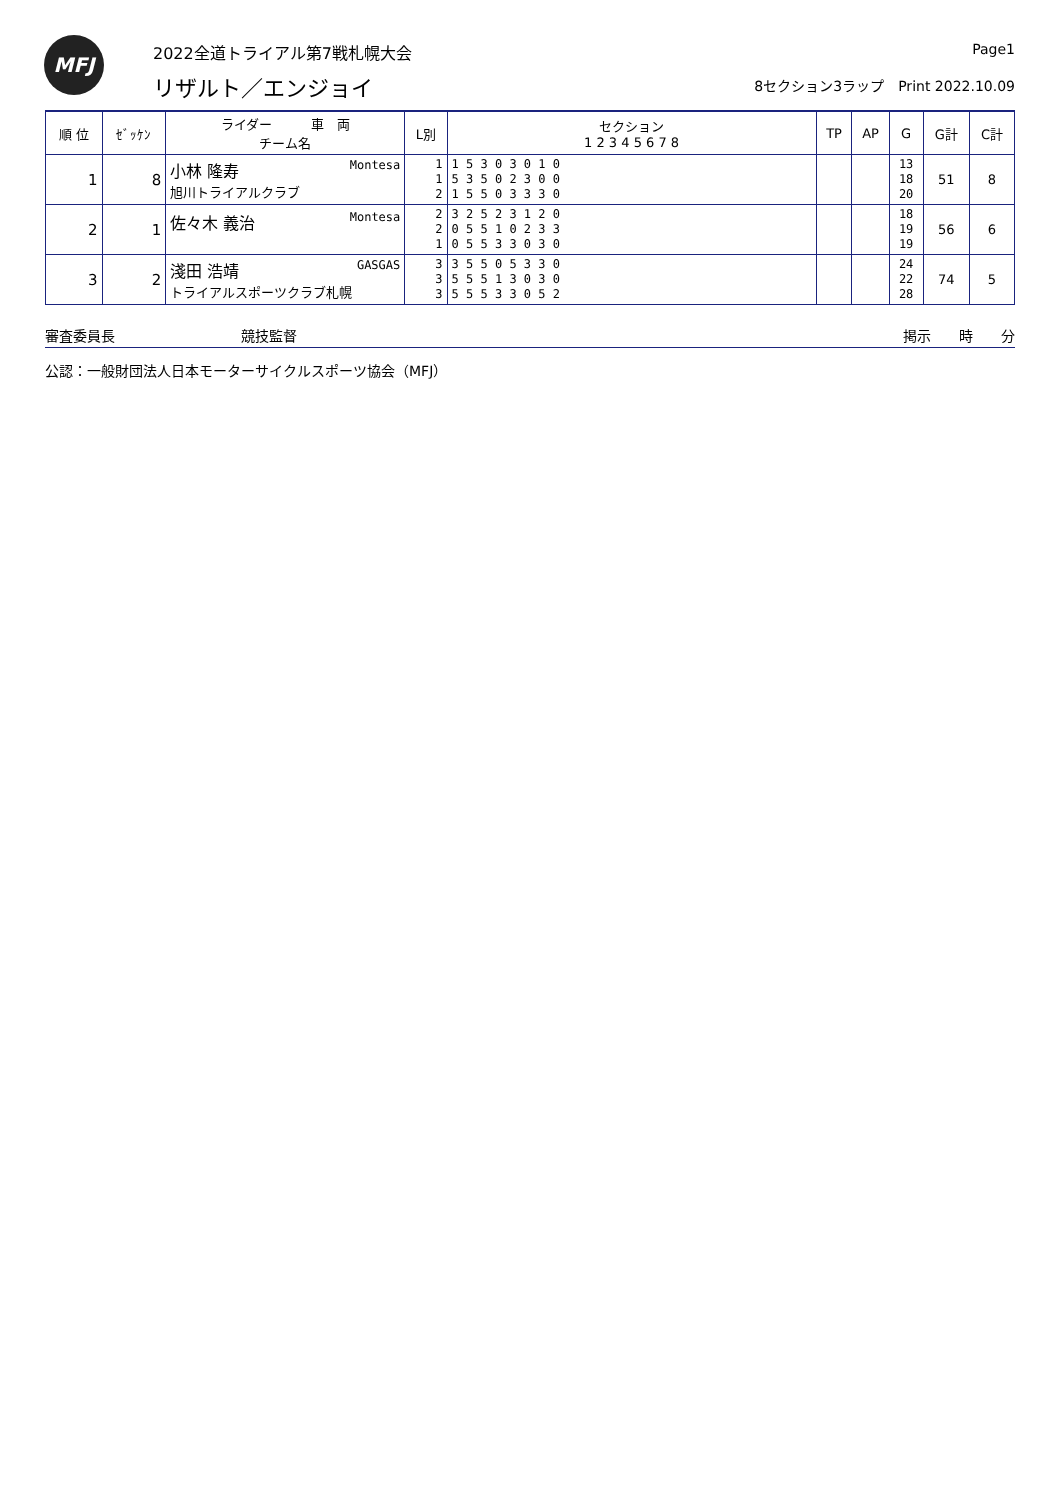MFJ
2022全道トライアル第7戦札幌大会
リザルト／エンジョイ
Page1
8セクション3ラップ　Print 2022.10.09
| 順 位 | ｾﾞｯｹﾝ | ライダー 車 両 チーム名 | L別 | セクション 1 2 3 4 5 6 7 8 | TP | AP | G | G計 | C計 |
| --- | --- | --- | --- | --- | --- | --- | --- | --- | --- |
| 1 | 8 | 小林 隆寿 Montesa 旭川トライアルクラブ | 1 1 2 | 1 5 3 0 3 0 1 0 5 3 5 0 2 3 0 0 1 5 5 0 3 3 3 0 | | | 13 18 20 | 51 | 8 |
| 2 | 1 | 佐々木 義治 Montesa | 2 2 1 | 3 2 5 2 3 1 2 0 0 5 5 1 0 2 3 3 0 5 5 3 3 0 3 0 | | | 18 19 19 | 56 | 6 |
| 3 | 2 | 淺田 浩靖 GASGAS トライアルスポーツクラブ札幌 | 3 3 3 | 3 5 5 0 5 3 3 0 5 5 5 1 3 0 3 0 5 5 5 3 3 0 5 2 | | | 24 22 28 | 74 | 5 |
審査委員長 競技監督 掲示　　時　　分
公認：一般財団法人日本モーターサイクルスポーツ協会（MFJ）